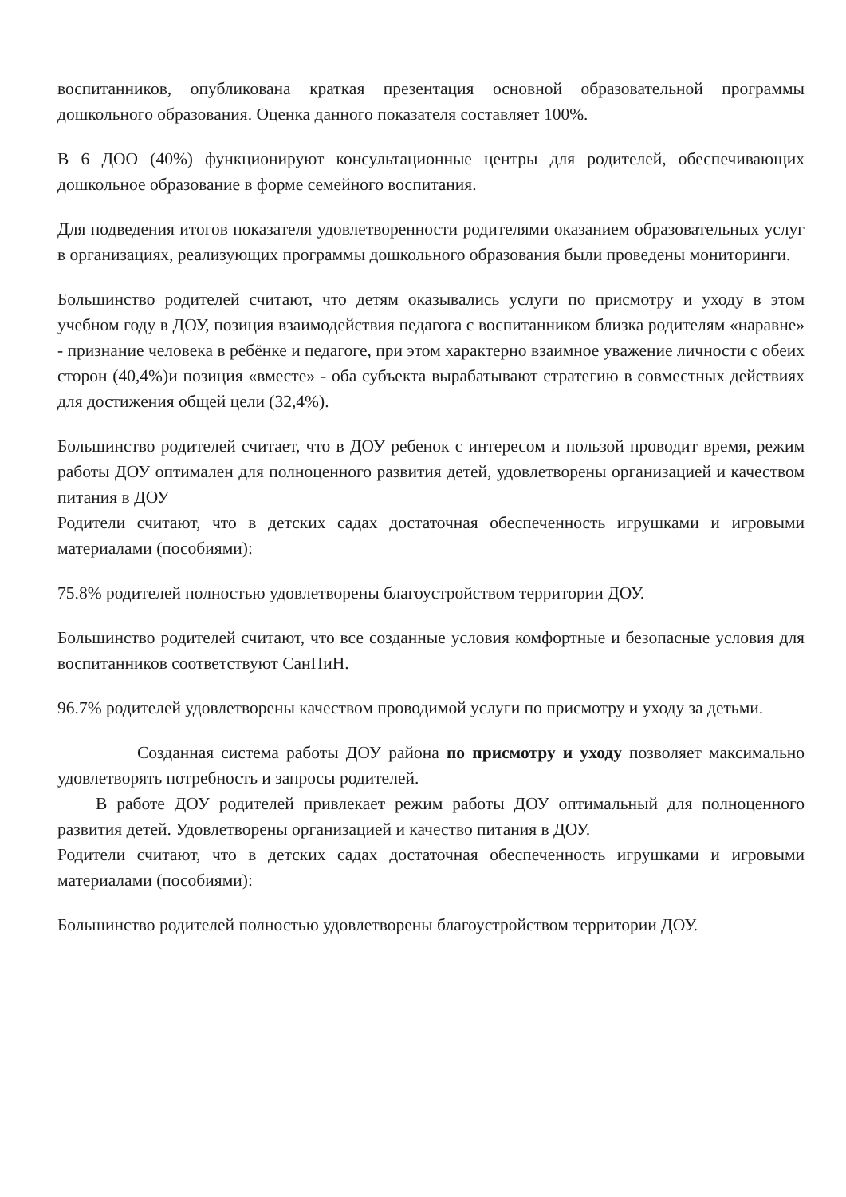воспитанников, опубликована краткая презентация основной образовательной программы дошкольного образования. Оценка данного показателя составляет 100%.
В 6 ДОО (40%) функционируют консультационные центры для родителей, обеспечивающих дошкольное образование в форме семейного воспитания.
Для подведения итогов показателя удовлетворенности родителями оказанием образовательных услуг в организациях, реализующих программы дошкольного образования были проведены мониторинги.
Большинство родителей считают, что детям оказывались услуги по присмотру и уходу в этом учебном году в ДОУ, позиция взаимодействия педагога с воспитанником близка родителям «наравне» - признание человека в ребёнке и педагоге, при этом характерно взаимное уважение личности с обеих сторон (40,4%)и позиция «вместе» - оба субъекта вырабатывают стратегию в совместных действиях для достижения общей цели (32,4%).
Большинство родителей считает, что в ДОУ ребенок с интересом и пользой проводит время, режим работы ДОУ оптимален для полноценного развития детей, удовлетворены организацией и качеством питания в ДОУ
Родители считают, что в детских садах достаточная обеспеченность игрушками и игровыми материалами (пособиями):
75.8% родителей полностью удовлетворены благоустройством территории ДОУ.
Большинство родителей считают, что все созданные условия комфортные и безопасные условия для воспитанников соответствуют СанПиН.
96.7% родителей удовлетворены качеством проводимой услуги по присмотру и уходу за детьми.
Созданная система работы ДОУ района по присмотру и уходу позволяет максимально удовлетворять потребность и запросы родителей.
В работе ДОУ родителей привлекает режим работы ДОУ оптимальный для полноценного развития детей. Удовлетворены организацией и качество питания в ДОУ.
Родители считают, что в детских садах достаточная обеспеченность игрушками и игровыми материалами (пособиями):
Большинство родителей полностью удовлетворены благоустройством территории ДОУ.